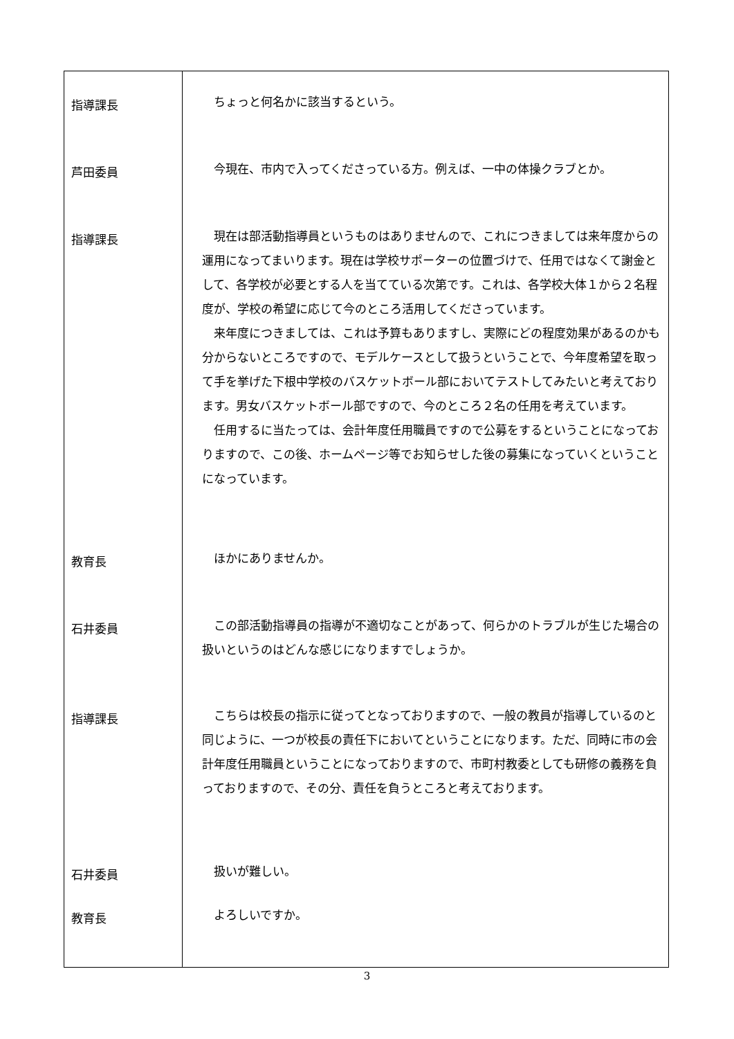| 指導課長 芦田委員 指導課長 教育長 石井委員 指導課長 石井委員 教育長 | ちょっと何名かに該当するという。 今現在、市内で入ってくださっている方。例えば、一中の体操クラブとか。 現在は部活動指導員というものはありませんので、これにつきましては来年度からの運用になってまいります。現在は学校サポーターの位置づけで、任用ではなくて謝金として、各学校が必要とする人を当てている次第です。これは、各学校大体１から２名程度が、学校の希望に応じて今のところ活用してくださっています。 来年度につきましては、これは予算もありますし、実際にどの程度効果があるのかも分からないところですので、モデルケースとして扱うということで、今年度希望を取って手を挙げた下根中学校のバスケットボール部においてテストしてみたいと考えております。男女バスケットボール部ですので、今のところ２名の任用を考えています。 任用するに当たっては、会計年度任用職員ですので公募をするということになっておりますので、この後、ホームページ等でお知らせした後の募集になっていくということになっています。 ほかにありませんか。 この部活動指導員の指導が不適切なことがあって、何らかのトラブルが生じた場合の扱いというのはどんな感じになりますでしょうか。 こちらは校長の指示に従ってとなっておりますので、一般の教員が指導しているのと同じように、一つが校長の責任下においてということになります。ただ、同時に市の会計年度任用職員ということになっておりますので、市町村教委としても研修の義務を負っておりますので、その分、責任を負うところと考えております。 扱いが難しい。 よろしいですか。 |
3